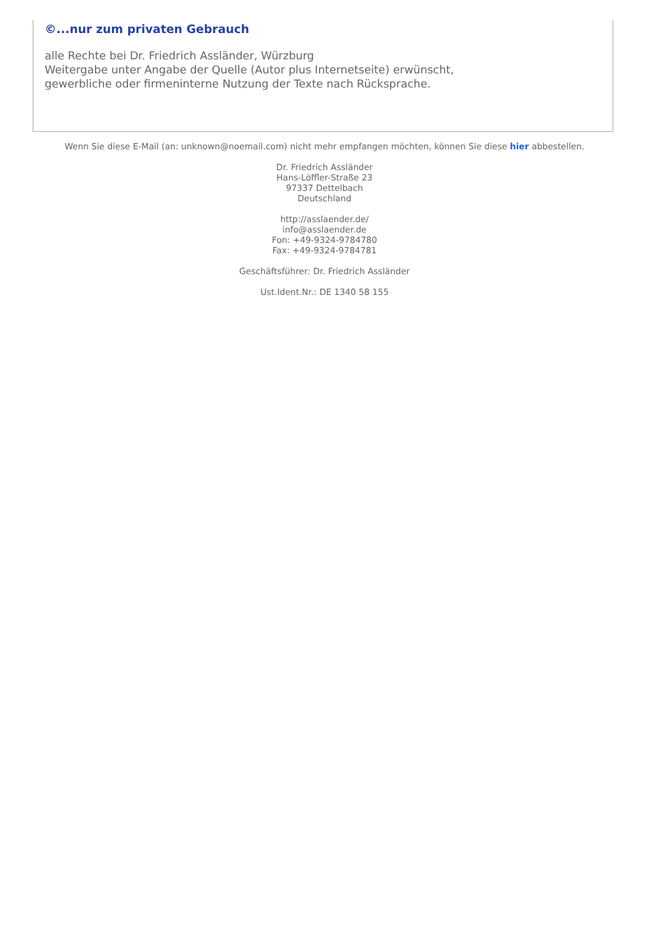©...nur zum privaten Gebrauch
alle Rechte bei Dr. Friedrich Assländer, Würzburg
Weitergabe unter Angabe der Quelle (Autor plus Internetseite) erwünscht,
gewerbliche oder firmeninterne Nutzung der Texte nach Rücksprache.
Wenn Sie diese E-Mail (an: unknown@noemail.com) nicht mehr empfangen möchten, können Sie diese hier abbestellen.
Dr. Friedrich Assländer
Hans-Löffler-Straße 23
97337 Dettelbach
Deutschland
http://asslaender.de/
info@asslaender.de
Fon: +49-9324-9784780
Fax: +49-9324-9784781
Geschäftsführer: Dr. Friedrich Assländer
Ust.Ident.Nr.: DE 1340 58 155